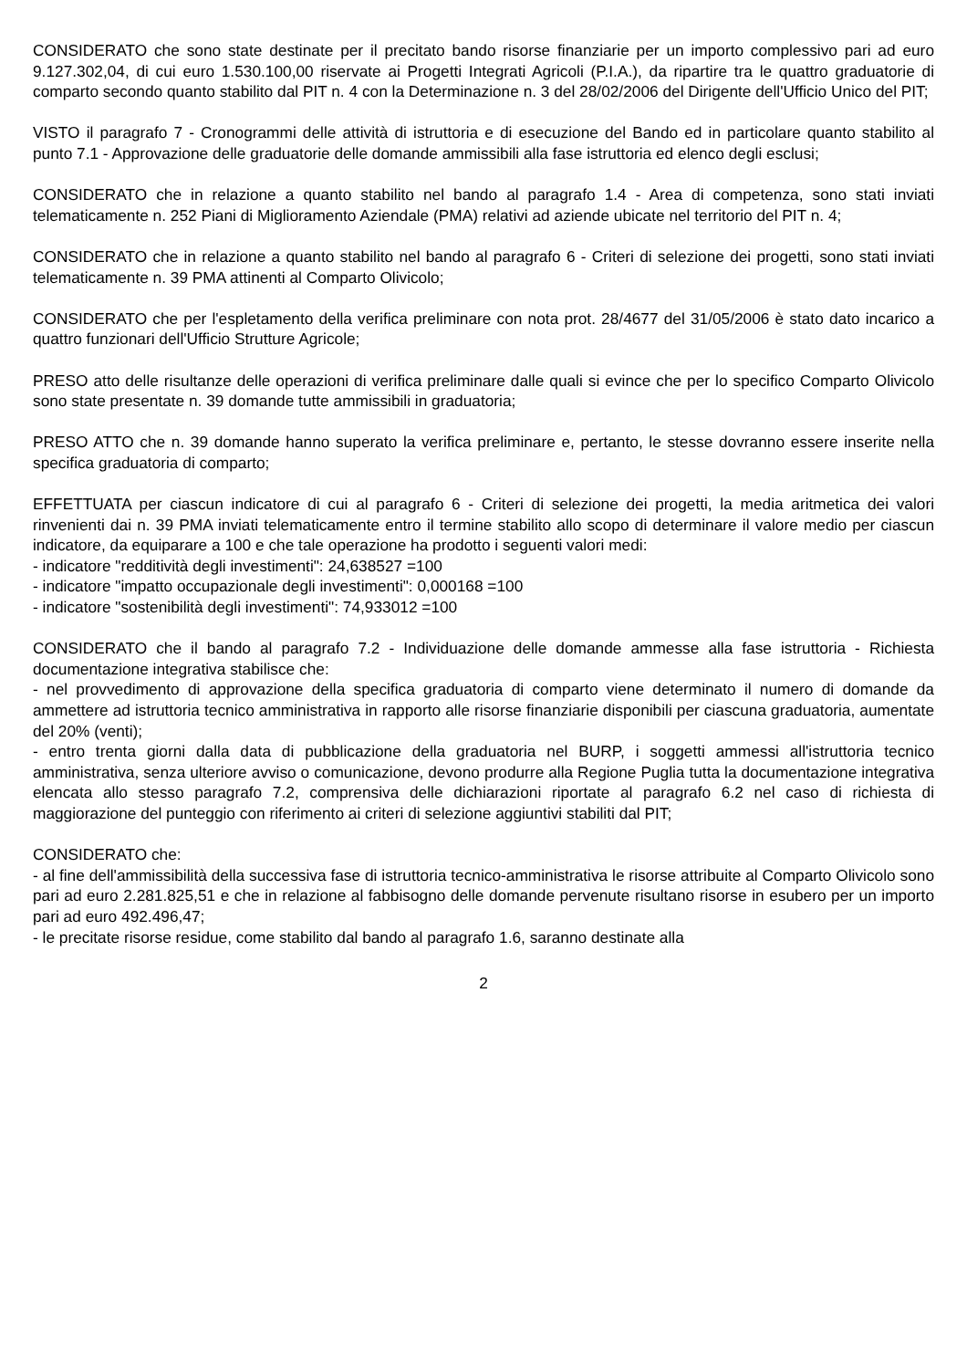CONSIDERATO che sono state destinate per il precitato bando risorse finanziarie per un importo complessivo pari ad euro 9.127.302,04, di cui euro 1.530.100,00 riservate ai Progetti Integrati Agricoli (P.I.A.), da ripartire tra le quattro graduatorie di comparto secondo quanto stabilito dal PIT n. 4 con la Determinazione n. 3 del 28/02/2006 del Dirigente dell'Ufficio Unico del PIT;
VISTO il paragrafo 7 - Cronogrammi delle attività di istruttoria e di esecuzione del Bando ed in particolare quanto stabilito al punto 7.1 - Approvazione delle graduatorie delle domande ammissibili alla fase istruttoria ed elenco degli esclusi;
CONSIDERATO che in relazione a quanto stabilito nel bando al paragrafo 1.4 - Area di competenza, sono stati inviati telematicamente n. 252 Piani di Miglioramento Aziendale (PMA) relativi ad aziende ubicate nel territorio del PIT n. 4;
CONSIDERATO che in relazione a quanto stabilito nel bando al paragrafo 6 - Criteri di selezione dei progetti, sono stati inviati telematicamente n. 39 PMA attinenti al Comparto Olivicolo;
CONSIDERATO che per l'espletamento della verifica preliminare con nota prot. 28/4677 del 31/05/2006 è stato dato incarico a quattro funzionari dell'Ufficio Strutture Agricole;
PRESO atto delle risultanze delle operazioni di verifica preliminare dalle quali si evince che per lo specifico Comparto Olivicolo sono state presentate n. 39 domande tutte ammissibili in graduatoria;
PRESO ATTO che n. 39 domande hanno superato la verifica preliminare e, pertanto, le stesse dovranno essere inserite nella specifica graduatoria di comparto;
EFFETTUATA per ciascun indicatore di cui al paragrafo 6 - Criteri di selezione dei progetti, la media aritmetica dei valori rinvenienti dai n. 39 PMA inviati telematicamente entro il termine stabilito allo scopo di determinare il valore medio per ciascun indicatore, da equiparare a 100 e che tale operazione ha prodotto i seguenti valori medi:
- indicatore "redditività degli investimenti": 24,638527 =100
- indicatore "impatto occupazionale degli investimenti": 0,000168 =100
- indicatore "sostenibilità degli investimenti": 74,933012 =100
CONSIDERATO che il bando al paragrafo 7.2 - Individuazione delle domande ammesse alla fase istruttoria - Richiesta documentazione integrativa stabilisce che:
- nel provvedimento di approvazione della specifica graduatoria di comparto viene determinato il numero di domande da ammettere ad istruttoria tecnico amministrativa in rapporto alle risorse finanziarie disponibili per ciascuna graduatoria, aumentate del 20% (venti);
- entro trenta giorni dalla data di pubblicazione della graduatoria nel BURP, i soggetti ammessi all'istruttoria tecnico amministrativa, senza ulteriore avviso o comunicazione, devono produrre alla Regione Puglia tutta la documentazione integrativa elencata allo stesso paragrafo 7.2, comprensiva delle dichiarazioni riportate al paragrafo 6.2 nel caso di richiesta di maggiorazione del punteggio con riferimento ai criteri di selezione aggiuntivi stabiliti dal PIT;
CONSIDERATO che:
- al fine dell'ammissibilità della successiva fase di istruttoria tecnico-amministrativa le risorse attribuite al Comparto Olivicolo sono pari ad euro 2.281.825,51 e che in relazione al fabbisogno delle domande pervenute risultano risorse in esubero per un importo pari ad euro 492.496,47;
- le precitate risorse residue, come stabilito dal bando al paragrafo 1.6, saranno destinate alla
2